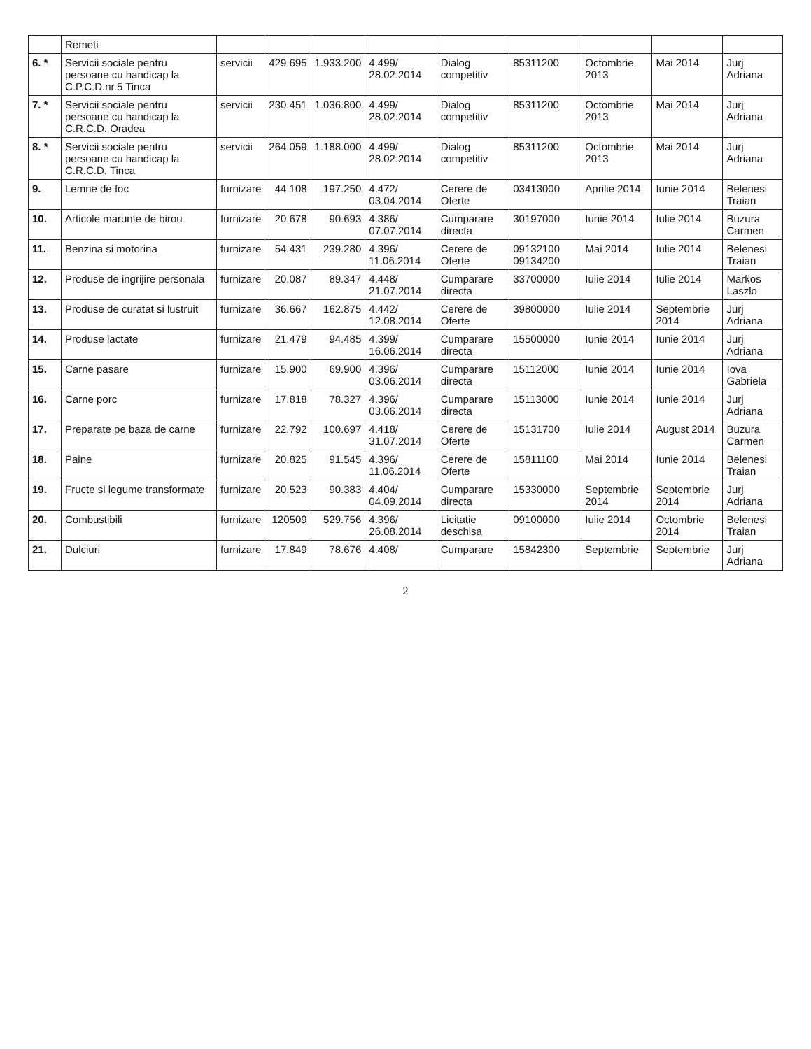| | Remeti | | | | | | | | | |
| 6. * | Servicii sociale pentru persoane cu handicap la C.P.C.D.nr.5 Tinca | servicii | 429.695 | 1.933.200 | 4.499/ 28.02.2014 | Dialog competitiv | 85311200 | Octombrie 2013 | Mai 2014 | Jurj Adriana |
| 7. * | Servicii sociale pentru persoane cu handicap la C.R.C.D. Oradea | servicii | 230.451 | 1.036.800 | 4.499/ 28.02.2014 | Dialog competitiv | 85311200 | Octombrie 2013 | Mai 2014 | Jurj Adriana |
| 8. * | Servicii sociale pentru persoane cu handicap la C.R.C.D. Tinca | servicii | 264.059 | 1.188.000 | 4.499/ 28.02.2014 | Dialog competitiv | 85311200 | Octombrie 2013 | Mai 2014 | Jurj Adriana |
| 9. | Lemne de foc | furnizare | 44.108 | 197.250 | 4.472/ 03.04.2014 | Cerere de Oferte | 03413000 | Aprilie 2014 | Iunie 2014 | Belenesi Traian |
| 10. | Articole marunte de birou | furnizare | 20.678 | 90.693 | 4.386/ 07.07.2014 | Cumparare directa | 30197000 | Iunie 2014 | Iulie 2014 | Buzura Carmen |
| 11. | Benzina si motorina | furnizare | 54.431 | 239.280 | 4.396/ 11.06.2014 | Cerere de Oferte | 09132100 09134200 | Mai 2014 | Iulie 2014 | Belenesi Traian |
| 12. | Produse de ingrijire personala | furnizare | 20.087 | 89.347 | 4.448/ 21.07.2014 | Cumparare directa | 33700000 | Iulie 2014 | Iulie 2014 | Markos Laszlo |
| 13. | Produse de curatat si lustruit | furnizare | 36.667 | 162.875 | 4.442/ 12.08.2014 | Cerere de Oferte | 39800000 | Iulie 2014 | Septembrie 2014 | Jurj Adriana |
| 14. | Produse lactate | furnizare | 21.479 | 94.485 | 4.399/ 16.06.2014 | Cumparare directa | 15500000 | Iunie 2014 | Iunie 2014 | Jurj Adriana |
| 15. | Carne pasare | furnizare | 15.900 | 69.900 | 4.396/ 03.06.2014 | Cumparare directa | 15112000 | Iunie 2014 | Iunie 2014 | Iova Gabriela |
| 16. | Carne porc | furnizare | 17.818 | 78.327 | 4.396/ 03.06.2014 | Cumparare directa | 15113000 | Iunie 2014 | Iunie 2014 | Jurj Adriana |
| 17. | Preparate pe baza de carne | furnizare | 22.792 | 100.697 | 4.418/ 31.07.2014 | Cerere de Oferte | 15131700 | Iulie 2014 | August 2014 | Buzura Carmen |
| 18. | Paine | furnizare | 20.825 | 91.545 | 4.396/ 11.06.2014 | Cerere de Oferte | 15811100 | Mai 2014 | Iunie 2014 | Belenesi Traian |
| 19. | Fructe si legume transformate | furnizare | 20.523 | 90.383 | 4.404/ 04.09.2014 | Cumparare directa | 15330000 | Septembrie 2014 | Septembrie 2014 | Jurj Adriana |
| 20. | Combustibili | furnizare | 120509 | 529.756 | 4.396/ 26.08.2014 | Licitatie deschisa | 09100000 | Iulie 2014 | Octombrie 2014 | Belenesi Traian |
| 21. | Dulciuri | furnizare | 17.849 | 78.676 | 4.408/ | Cumparare | 15842300 | Septembrie | Septembrie | Jurj Adriana |
2